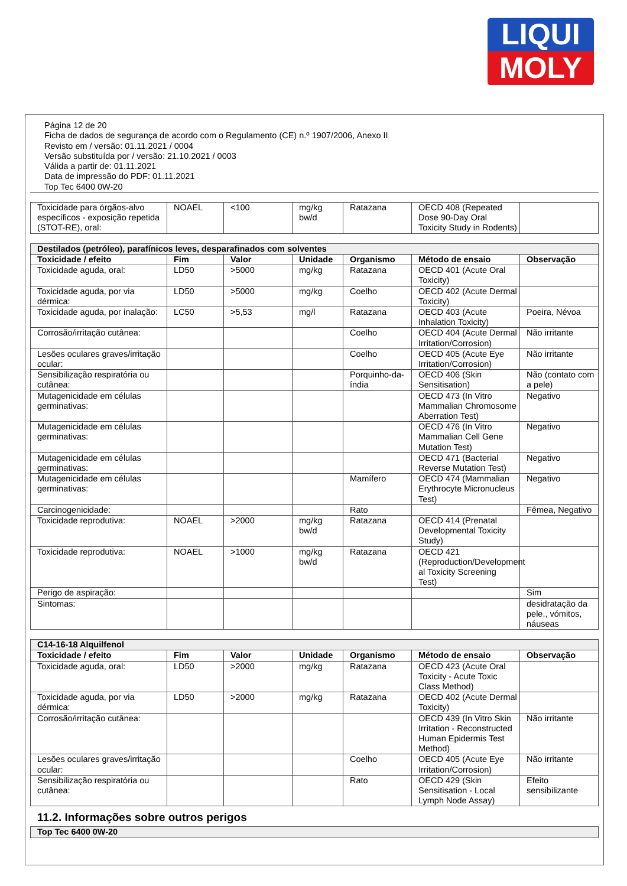LIQUI
MOLY
Página 12 de 20
Ficha de dados de segurança de acordo com o Regulamento (CE) n.º 1907/2006, Anexo II
Revisto em / versão: 01.11.2021 / 0004
Versão substituída por / versão: 21.10.2021 / 0003
Válida a partir de: 01.11.2021
Data de impressão do PDF: 01.11.2021
Top Tec 6400 0W-20
| Toxicidade para órgãos-alvo específicos - exposição repetida (STOT-RE), oral: | NOAEL | <100 | mg/kg bw/d | Ratazana | OECD 408 (Repeated Dose 90-Day Oral Toxicity Study in Rodents) | |
| Destilados (petróleo), parafínicos leves, desparafinados com solventes | | | | | | |
| Toxicidade / efeito | Fim | Valor | Unidade | Organismo | Método de ensaio | Observação |
| Toxicidade aguda, oral: | LD50 | >5000 | mg/kg | Ratazana | OECD 401 (Acute Oral Toxicity) | |
| Toxicidade aguda, por via dérmica: | LD50 | >5000 | mg/kg | Coelho | OECD 402 (Acute Dermal Toxicity) | |
| Toxicidade aguda, por inalação: | LC50 | >5,53 | mg/l | Ratazana | OECD 403 (Acute Inhalation Toxicity) | Poeira, Névoa |
| Corrosão/irritação cutânea: | | | | Coelho | OECD 404 (Acute Dermal Irritation/Corrosion) | Não irritante |
| Lesões oculares graves/irritação ocular: | | | | Coelho | OECD 405 (Acute Eye Irritation/Corrosion) | Não irritante |
| Sensibilização respiratória ou cutânea: | | | | Porquinho-da-índia | OECD 406 (Skin Sensitisation) | Não (contato com a pele) |
| Mutagenicidade em células germinativas: | | | | | OECD 473 (In Vitro Mammalian Chromosome Aberration Test) | Negativo |
| Mutagenicidade em células germinativas: | | | | | OECD 476 (In Vitro Mammalian Cell Gene Mutation Test) | Negativo |
| Mutagenicidade em células germinativas: | | | | | OECD 471 (Bacterial Reverse Mutation Test) | Negativo |
| Mutagenicidade em células germinativas: | | | | Mamífero | OECD 474 (Mammalian Erythrocyte Micronucleus Test) | Negativo |
| Carcinogenicidade: | | | | Rato | | Fêmea, Negativo |
| Toxicidade reprodutiva: | NOAEL | >2000 | mg/kg bw/d | Ratazana | OECD 414 (Prenatal Developmental Toxicity Study) | |
| Toxicidade reprodutiva: | NOAEL | >1000 | mg/kg bw/d | Ratazana | OECD 421 (Reproduction/Development al Toxicity Screening Test) | |
| Perigo de aspiração: | | | | | | Sim |
| Sintomas: | | | | | | desidratação da pele., vómitos, náuseas |
| C14-16-18 Alquilfenol | | | | | | |
| Toxicidade / efeito | Fim | Valor | Unidade | Organismo | Método de ensaio | Observação |
| Toxicidade aguda, oral: | LD50 | >2000 | mg/kg | Ratazana | OECD 423 (Acute Oral Toxicity - Acute Toxic Class Method) | |
| Toxicidade aguda, por via dérmica: | LD50 | >2000 | mg/kg | Ratazana | OECD 402 (Acute Dermal Toxicity) | |
| Corrosão/irritação cutânea: | | | | | OECD 439 (In Vitro Skin Irritation - Reconstructed Human Epidermis Test Method) | Não irritante |
| Lesões oculares graves/irritação ocular: | | | | Coelho | OECD 405 (Acute Eye Irritation/Corrosion) | Não irritante |
| Sensibilização respiratória ou cutânea: | | | | Rato | OECD 429 (Skin Sensitisation - Local Lymph Node Assay) | Efeito sensibilizante |
11.2. Informações sobre outros perigos
| Top Tec 6400 0W-20 |